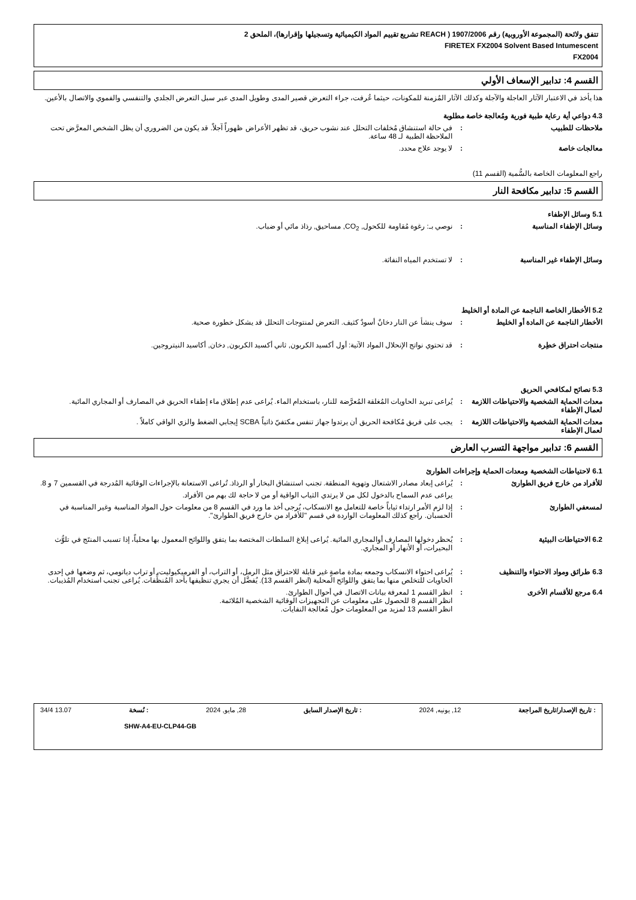تتفق ولائحة (المجموعة الأوروبية) رقم 1907/2006 ( REACH تشريع تقييم المواد الكيميائية وتسجيلها وإقرارها)، الملحق 2
FIRETEX FX2004 Solvent Based Intumescent
FX2004
القسم 4: تدابير الإسعاف الأولي
هذا يأخذ في الاعتبار الآثار العاجلة والآجلة وكذلك الآثار المُزمنة للمكونات، حيثما عُرفت، جراء التعرض قصير المدى وطويل المدى عبر سبل التعرض الجلدي والتنفسي والفموي والاتصال بالأعين.
4.3 دواعي أية رعاية طبية فورية ومُعالجة خاصة مطلوبة
ملاحظات للطبيب : في حالة استنشاق مُخلفات التحلل عند نشوب حريق، قد تظهر الأعراض ظهوراً آجلاً. قد يكون من الضروري أن يظل الشخص المعرَّض تحت الملاحظة الطبية لـ 48 ساعة.
معالجات خاصة : لا يوجد علاج محدد.
راجع المعلومات الخاصة بالسُّمية (القسم 11)
القسم 5: تدابير مكافحة النار
5.1 وسائل الإطفاء
وسائل الإطفاء المناسبة : نوصي بـ: رغوة مُقاومة للكحول, CO<sub>2</sub>, مساحيق, رذاذ مائي أو ضباب.
وسائل الإطفاء غير المناسبة : لا تستخدم المياه النفاثة.
5.2 الأخطار الخاصة الناجمة عن المادة أو الخليط
الأخطار الناجمة عن المادة أو الخليط
: سوف ينشأ عن النار دخانٌ أسودٌ كثيف. التعرض لمنتوجات التحلل قد يشكل خطورة صحية.
منتجات احتراق خطِرة : قد تحتوي نواتج الإنحلال المواد الآتية: أول أكسيد الكربون, ثاني أكسيد الكربون, دخان, أكاسيد النيتروجين.
5.3 نصائح لمكافحي الحريق
معدات الحماية الشخصية والاحتياطات اللازمة لعمال الإطفاء
: يُراعى تبريد الحاويات المُغلقة المُعرَّضة للنار، باستخدام الماء. يُراعى عدم إطلاق ماء إطفاء الحريق في المصارف أو المجاري المائية.
معدات الحماية الشخصية والاحتياطات اللازمة لعمال الإطفاء
: يجب على فريق مُكافحة الحريق أن يرتدوا جهاز تنفس مكتفيّ ذاتياً SCBA إيجابي الضغط والزي الواقي كاملاً .
القسم 6: تدابير مواجهة التسرب العارض
6.1 لاحتياطات الشخصية ومعدات الحماية وإجراءات الطوارئ
للأفراد من خارج فريق الطوارئ : يُراعى إبعاد مصادر الاشتعال وتهوية المنطقة. تجنب استنشاق البخار أو الرذاذ. تُراعى الاستعانة بالإجراءات الوقائية المُدرجة في القسمين 7 و 8.
يراعى عدم السماح بالدخول لكل من لا يرتدي الثياب الواقية أو من لا حاجة لك بهم من الأفراد.
لمسعفي الطوارئ : إذا لزم الأمر ارتداء ثياباً خاصة للتعامل مع الانسكاب، يُرجى أخذ ما ورد في القسم 8 من معلومات حول المواد المناسبة وغير المناسبة في الحسبان. راجع كذلك المعلومات الواردة في قسم "للأفراد من خارج فريق الطوارئ".
6.2 الاحتياطات البيئية : يُحظر دخولها المصارف أوالمجاري المائية. يُراعى إبلاغ السلطات المختصة بما يتفق واللوائح المعمول بها محلياً، إذا تسبب المنتَج في تلوُّث البحيرات، أو الأنهار أو المجاري.
6.3 طرائق ومواد الاحتواء والتنظيف
: يُراعى احتواء الانسكاب وجمعه بمادة ماصةٍ غير قابلة للاحتراق مثل الرمل، أو التراب، أو الفرميكيوليت، أو تراب دياتومي، ثم وضعها في إحدى الحاويات للتخلص منها بما يتفق واللوائح المحلية (انظر القسم 13). يُفضَّل أن يجري تنظيفها بأحد المُنظِّفات. يُراعى تجنب استخدام المُذيبات.
6.4 مرجع للأقسام الأخرى : انظر القسم 1 لمعرفة بيانات الاتصال في أحوال الطوارئ.
انظر القسم 8 للحصول على معلومات عن التجهيزات الوقائية الشخصية المُلائمة.
انظر القسم 13 لمزيد من المعلومات حول مُعالجة النفايات.
: تاريخ الإصدار/تاريخ المراجعة 12, يونيه, 2024 : تاريخ الإصدار السابق 28, مايو, 2024 : نُسخة 13.07 34/4
SHW-A4-EU-CLP44-GB